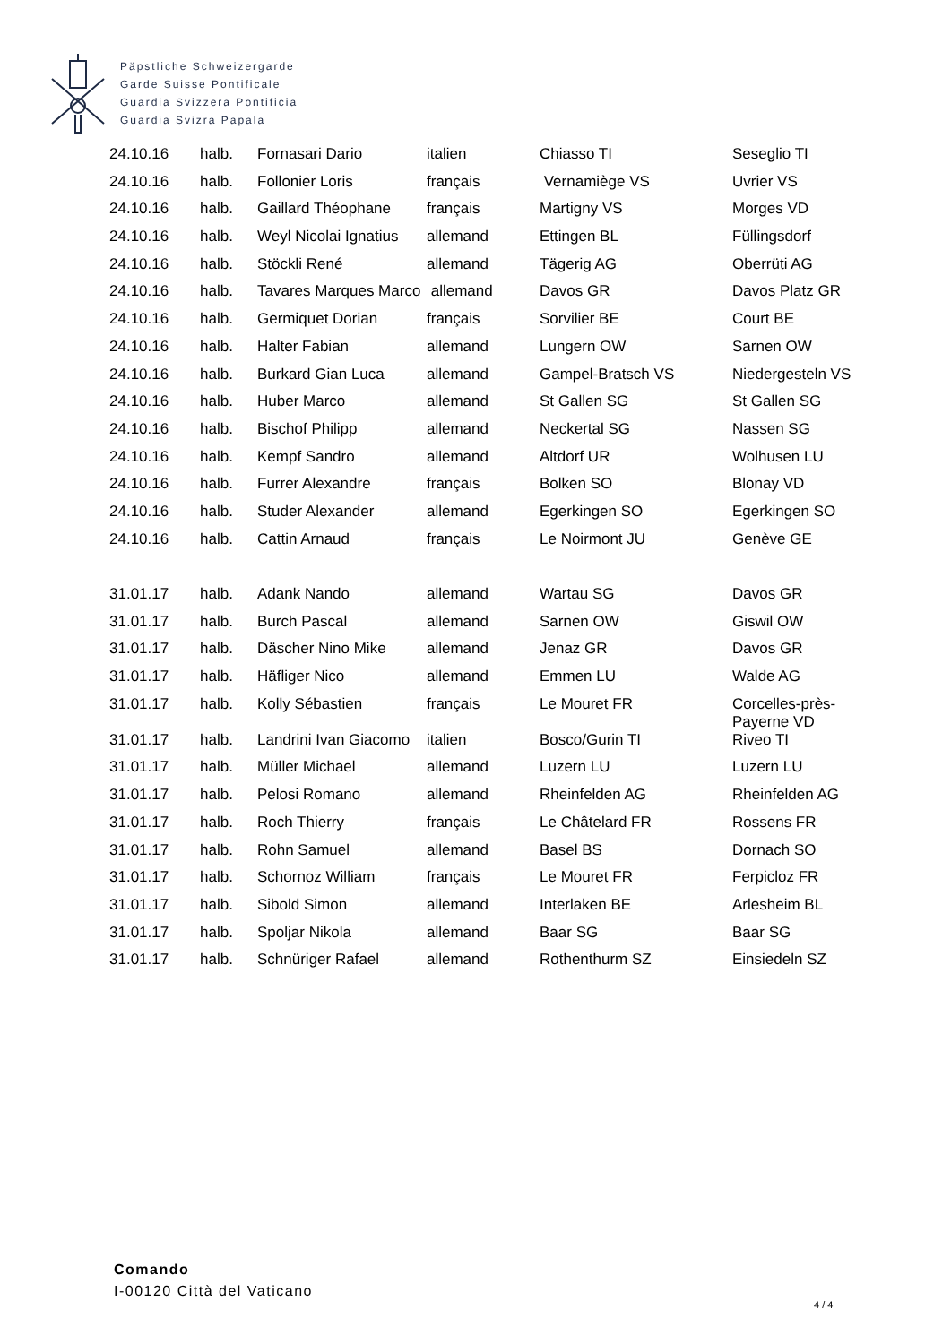Päpstliche Schweizergarde
Garde Suisse Pontificale
Guardia Svizzera Pontificia
Guardia Svizra Papala
| 24.10.16 | halb. | Fornasari Dario | italien | Chiasso TI | Seseglio TI |
| 24.10.16 | halb. | Follonier Loris | français | Vernamiège VS | Uvrier VS |
| 24.10.16 | halb. | Gaillard Théophane | français | Martigny VS | Morges VD |
| 24.10.16 | halb. | Weyl Nicolai Ignatius | allemand | Ettingen BL | Füllingsdorf |
| 24.10.16 | halb. | Stöckli René | allemand | Tägerig AG | Oberrüti AG |
| 24.10.16 | halb. | Tavares Marques Marco | allemand | Davos GR | Davos Platz GR |
| 24.10.16 | halb. | Germiquet Dorian | français | Sorvilier BE | Court BE |
| 24.10.16 | halb. | Halter Fabian | allemand | Lungern OW | Sarnen OW |
| 24.10.16 | halb. | Burkard Gian Luca | allemand | Gampel-Bratsch VS | Niedergesteln VS |
| 24.10.16 | halb. | Huber Marco | allemand | St Gallen SG | St Gallen SG |
| 24.10.16 | halb. | Bischof Philipp | allemand | Neckertal SG | Nassen SG |
| 24.10.16 | halb. | Kempf Sandro | allemand | Altdorf UR | Wolhusen LU |
| 24.10.16 | halb. | Furrer Alexandre | français | Bolken SO | Blonay VD |
| 24.10.16 | halb. | Studer Alexander | allemand | Egerkingen SO | Egerkingen SO |
| 24.10.16 | halb. | Cattin Arnaud | français | Le Noirmont JU | Genève GE |
| 31.01.17 | halb. | Adank Nando | allemand | Wartau SG | Davos GR |
| 31.01.17 | halb. | Burch Pascal | allemand | Sarnen OW | Giswil OW |
| 31.01.17 | halb. | Däscher Nino Mike | allemand | Jenaz GR | Davos GR |
| 31.01.17 | halb. | Häfliger Nico | allemand | Emmen LU | Walde AG |
| 31.01.17 | halb. | Kolly Sébastien | français | Le Mouret FR | Corcelles-près- Payerne VD |
| 31.01.17 | halb. | Landrini Ivan Giacomo | italien | Bosco/Gurin TI | Riveo TI |
| 31.01.17 | halb. | Müller Michael | allemand | Luzern LU | Luzern LU |
| 31.01.17 | halb. | Pelosi Romano | allemand | Rheinfelden AG | Rheinfelden AG |
| 31.01.17 | halb. | Roch Thierry | français | Le Châtelard FR | Rossens FR |
| 31.01.17 | halb. | Rohn Samuel | allemand | Basel BS | Dornach SO |
| 31.01.17 | halb. | Schornoz William | français | Le Mouret FR | Ferpicloz FR |
| 31.01.17 | halb. | Sibold Simon | allemand | Interlaken BE | Arlesheim BL |
| 31.01.17 | halb. | Spoljar Nikola | allemand | Baar SG | Baar SG |
| 31.01.17 | halb. | Schnüriger Rafael | allemand | Rothenthurm SZ | Einsiedeln SZ |
Comando
I-00120 Città del Vaticano
4 / 4